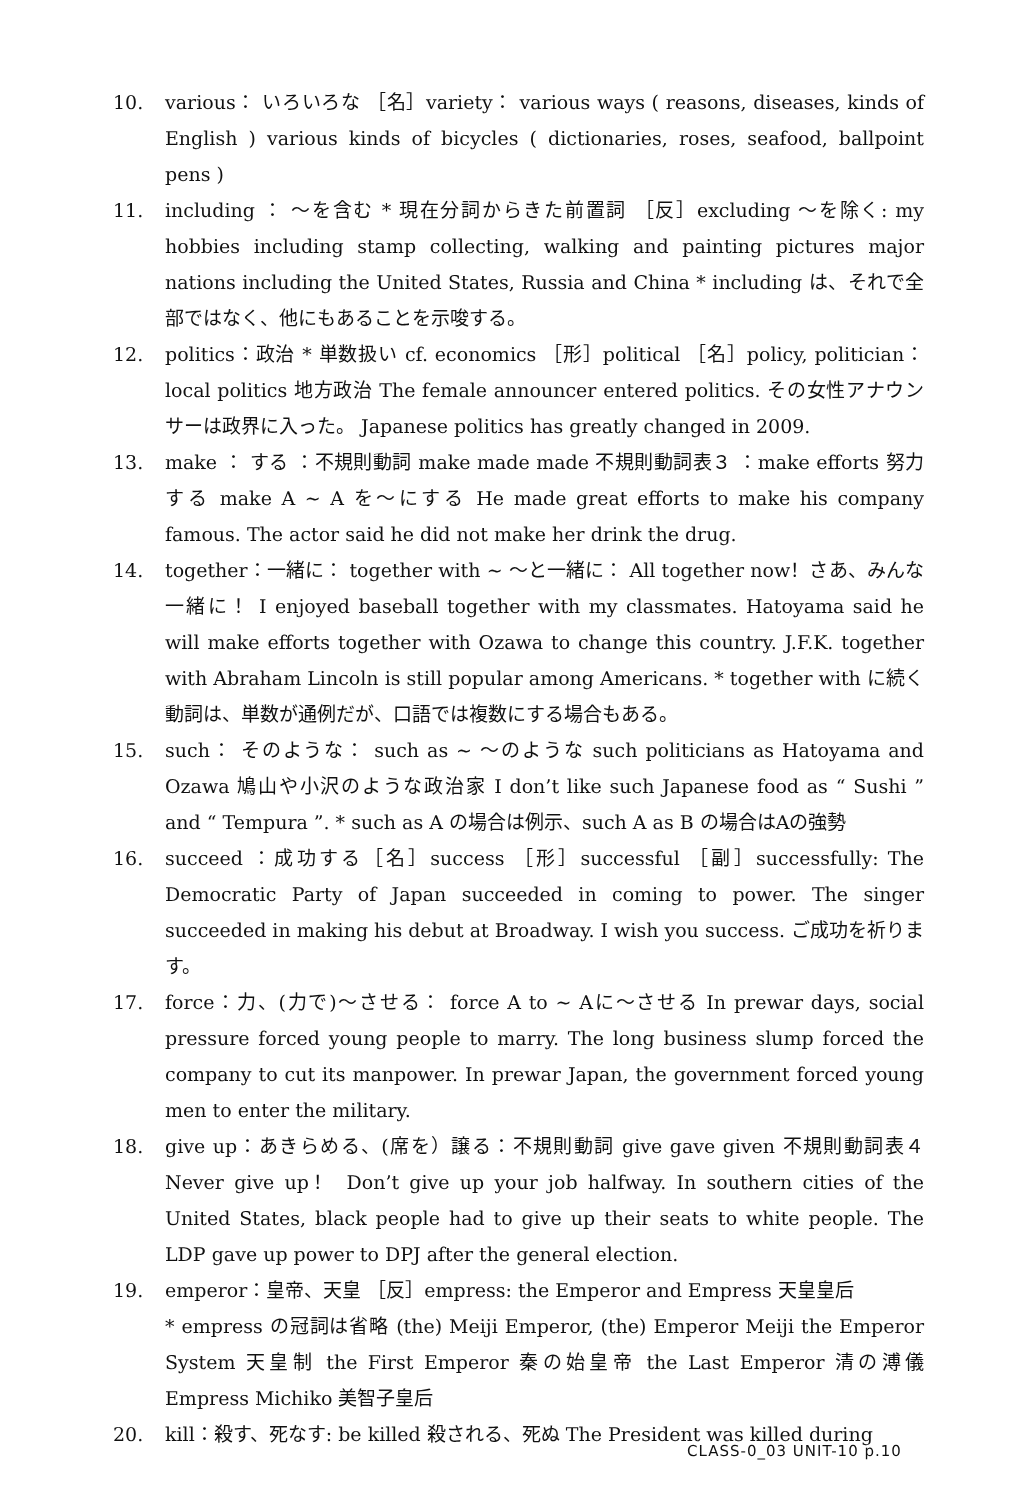10. various： いろいろな ［名］variety： various ways ( reasons, diseases, kinds of English ) various kinds of bicycles ( dictionaries, roses, seafood, ballpoint pens )
11. including ： ～を含む * 現在分詞からきた前置詞 ［反］excluding ～を除く: my hobbies including stamp collecting, walking and painting pictures major nations including the United States, Russia and China * including は、それで全部ではなく、他にもあることを示唆する。
12. politics：政治 * 単数扱い cf. economics ［形］political ［名］policy, politician：local politics 地方政治 The female announcer entered politics. その女性アナウンサーは政界に入った。 Japanese politics has greatly changed in 2009.
13. make ： する ：不規則動詞 make made made 不規則動詞表３ ：make efforts 努力する make A ~ A を～にする He made great efforts to make his company famous. The actor said he did not make her drink the drug.
14. together：一緒に： together with ~ ～と一緒に： All together now！さあ、みんな一緒に！ I enjoyed baseball together with my classmates. Hatoyama said he will make efforts together with Ozawa to change this country. J.F.K. together with Abraham Lincoln is still popular among Americans. * together with に続く動詞は、単数が通例だが、口語では複数にする場合もある。
15. such： そのような： such as ~ ～のような such politicians as Hatoyama and Ozawa 鳩山や小沢のような政治家 I don’t like such Japanese food as “ Sushi ” and “ Tempura ”. * such as A の場合は例示、such A as B の場合はAの強勢
16. succeed ：成功する［名］success ［形］successful ［副］successfully: The Democratic Party of Japan succeeded in coming to power. The singer succeeded in making his debut at Broadway. I wish you success. ご成功を祈ります。
17. force：力、(力で)～させる： force A to ~ Aに～させる In prewar days, social pressure forced young people to marry. The long business slump forced the company to cut its manpower. In prewar Japan, the government forced young men to enter the military.
18. give up：あきらめる、(席を）譲る：不規則動詞 give gave given 不規則動詞表４ Never give up！ Don’t give up your job halfway. In southern cities of the United States, black people had to give up their seats to white people. The LDP gave up power to DPJ after the general election.
19. emperor：皇帝、天皇 ［反］empress: the Emperor and Empress 天皇皇后
* empress の冠詞は省略 (the) Meiji Emperor, (the) Emperor Meiji the Emperor System 天皇制 the First Emperor 秦の始皇帝 the Last Emperor 清の溥儀 Empress Michiko 美智子皇后
20. kill：殺す、死なす: be killed 殺される、死ぬ The President was killed during
CLASS-0_03 UNIT-10 p.10